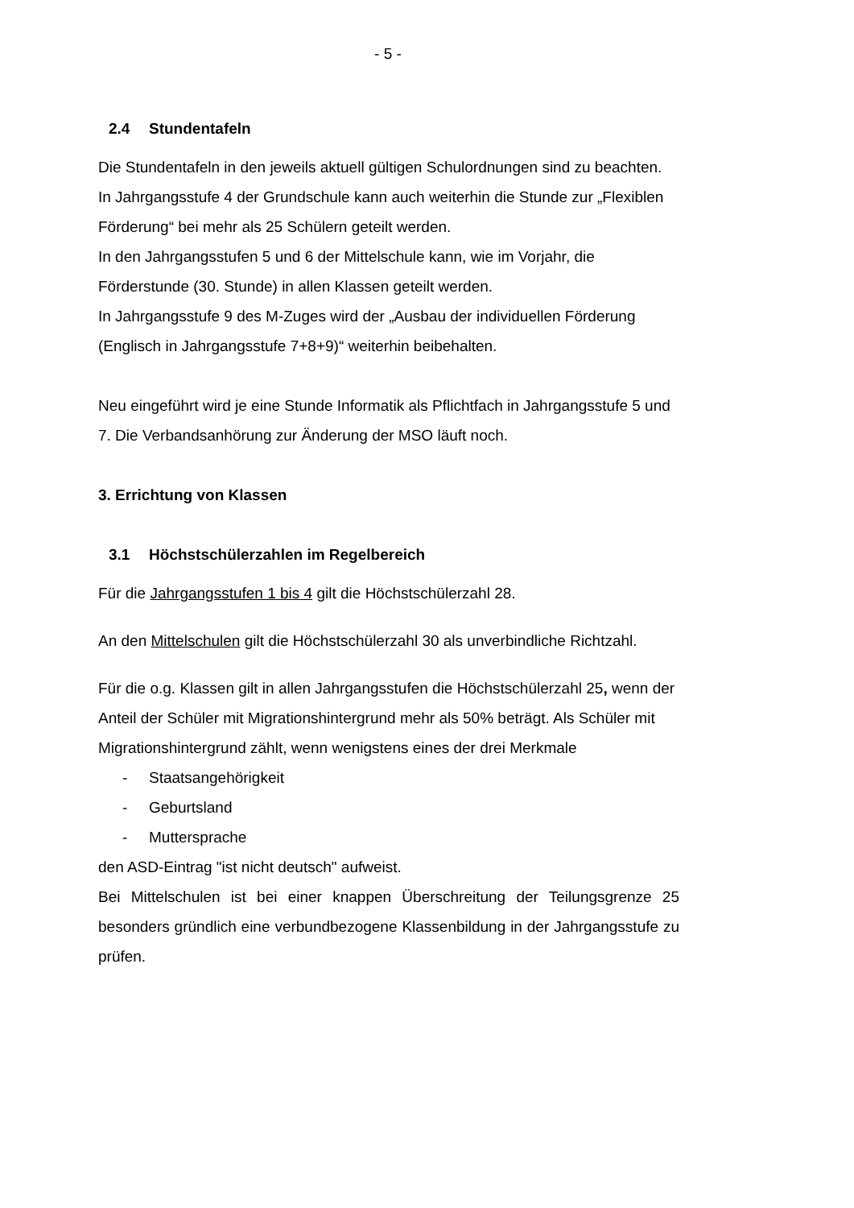- 5 -
2.4 Stundentafeln
Die Stundentafeln in den jeweils aktuell gültigen Schulordnungen sind zu beachten.
In Jahrgangsstufe 4 der Grundschule kann auch weiterhin die Stunde zur „Flexiblen Förderung“ bei mehr als 25 Schülern geteilt werden.
In den Jahrgangsstufen 5 und 6 der Mittelschule kann, wie im Vorjahr, die Förderstunde (30. Stunde) in allen Klassen geteilt werden.
In Jahrgangsstufe 9 des M-Zuges wird der „Ausbau der individuellen Förderung (Englisch in Jahrgangsstufe 7+8+9)“ weiterhin beibehalten.
Neu eingeführt wird je eine Stunde Informatik als Pflichtfach in Jahrgangsstufe 5 und 7. Die Verbandsanhörung zur Änderung der MSO läuft noch.
3. Errichtung von Klassen
3.1 Höchstschülerzahlen im Regelbereich
Für die Jahrgangsstufen 1 bis 4 gilt die Höchstschülerzahl 28.
An den Mittelschulen gilt die Höchstschülerzahl 30 als unverbindliche Richtzahl.
Für die o.g. Klassen gilt in allen Jahrgangsstufen die Höchstschülerzahl 25, wenn der Anteil der Schüler mit Migrationshintergrund mehr als 50% beträgt. Als Schüler mit Migrationshintergrund zählt, wenn wenigstens eines der drei Merkmale
- Staatsangehörigkeit
- Geburtsland
- Muttersprache
den ASD-Eintrag "ist nicht deutsch" aufweist.
Bei Mittelschulen ist bei einer knappen Überschreitung der Teilungsgrenze 25 besonders gründlich eine verbundbezogene Klassenbildung in der Jahrgangsstufe zu prüfen.